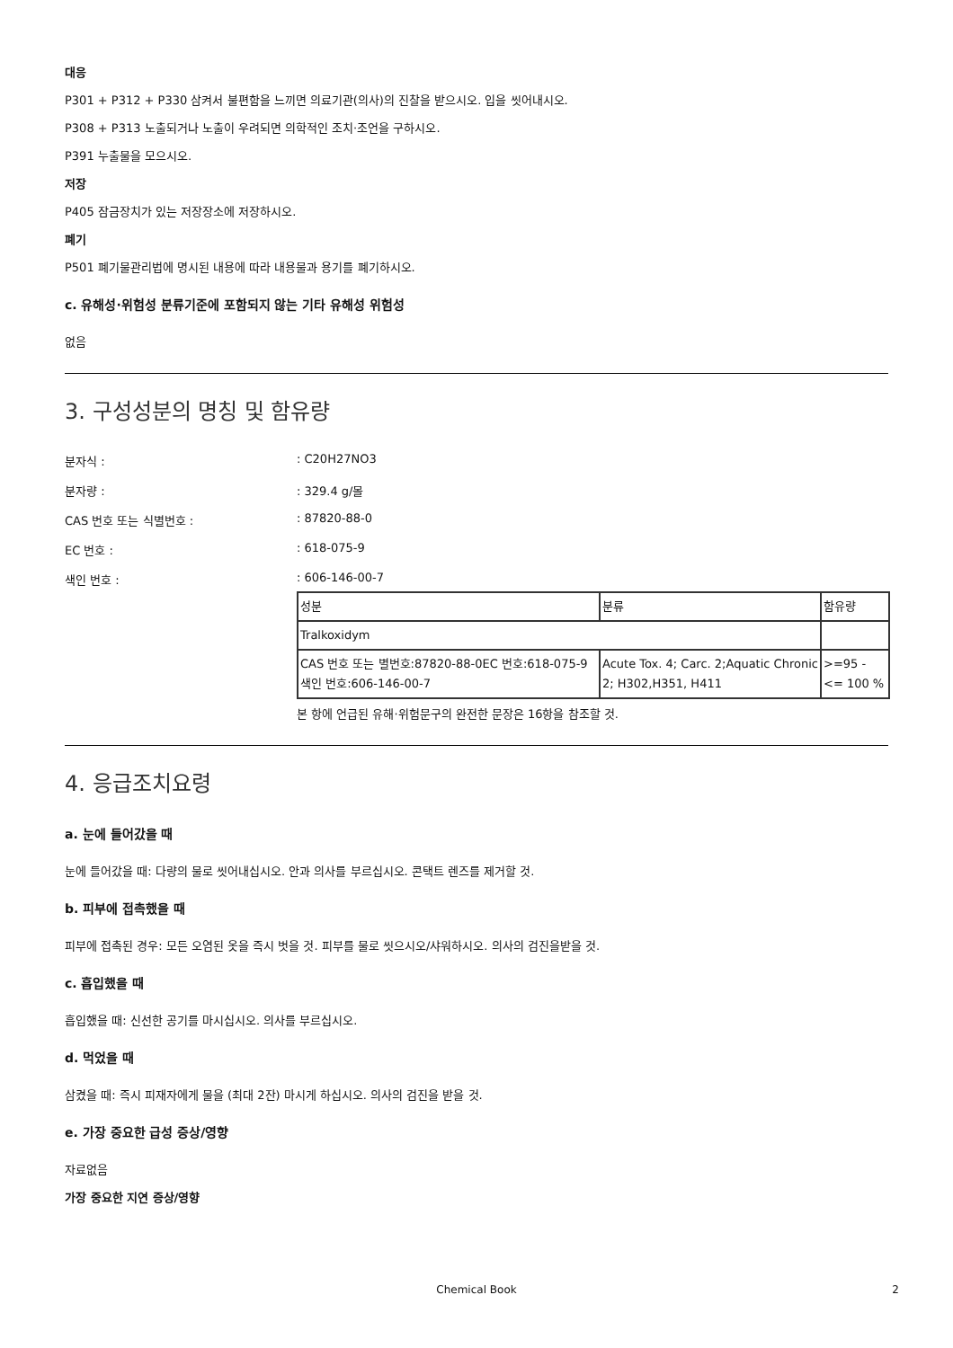대응
P301 + P312 + P330 삼켜서 불편함을 느끼면 의료기관(의사)의 진찰을 받으시오. 입을 씻어내시오.
P308 + P313 노출되거나 노출이 우려되면 의학적인 조치·조언을 구하시오.
P391 누출물을 모으시오.
저장
P405 잠금장치가 있는 저장장소에 저장하시오.
폐기
P501 폐기물관리법에 명시된 내용에 따라 내용물과 용기를 폐기하시오.
c. 유해성·위험성 분류기준에 포함되지 않는 기타 유해성 위험성
없음
3. 구성성분의 명칭 및 함유량
분자식 :: C20H27NO3
분자량 :: 329.4 g/몰
CAS 번호 또는 식별번호 :: 87820-88-0
EC 번호 :: 618-075-9
색인 번호 :: 606-146-00-7
| 성분 | 분류 | 함유량 |
| --- | --- | --- |
| Tralkoxidym | | |
| CAS 번호 또는 별번호:87820-88-0EC 번호:618-075-9색인 번호:606-146-00-7 | Acute Tox. 4; Carc. 2;Aquatic Chronic 2; H302,H351, H411 | >=95 - <= 100 % |
본 항에 언급된 유해·위험문구의 완전한 문장은 16항을 참조할 것.
4. 응급조치요령
a. 눈에 들어갔을 때
눈에 들어갔을 때: 다량의 물로 씻어내십시오. 안과 의사를 부르십시오. 콘택트 렌즈를 제거할 것.
b. 피부에 접촉했을 때
피부에 접촉된 경우: 모든 오염된 옷을 즉시 벗을 것. 피부를 물로 씻으시오/샤워하시오. 의사의 검진을받을 것.
c. 흡입했을 때
흡입했을 때: 신선한 공기를 마시십시오. 의사를 부르십시오.
d. 먹었을 때
삼켰을 때: 즉시 피재자에게 물을 (최대 2잔) 마시게 하십시오. 의사의 검진을 받을 것.
e. 가장 중요한 급성 증상/영향
자료없음
가장 중요한 지연 증상/영향
Chemical Book 2